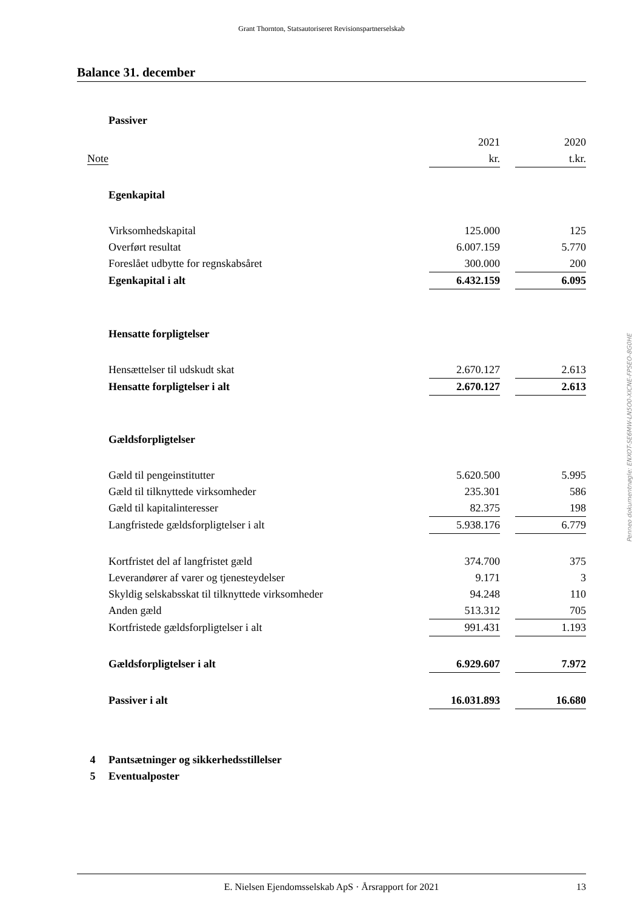Grant Thornton, Statsautoriseret Revisionspartnerselskab
Balance 31. december
| | Passiver | | | |
| | | 2021 | | 2020 |
| Note | | kr. | | t.kr. |
| | Egenkapital | | | |
| | Virksomhedskapital | 125.000 | | 125 |
| | Overført resultat | 6.007.159 | | 5.770 |
| | Foreslået udbytte for regnskabsåret | 300.000 | | 200 |
| | Egenkapital i alt | 6.432.159 | | 6.095 |
| | Hensatte forpligtelser | | | |
| | Hensættelser til udskudt skat | 2.670.127 | | 2.613 |
| | Hensatte forpligtelser i alt | 2.670.127 | | 2.613 |
| | Gældsforpligtelser | | | |
| | Gæld til pengeinstitutter | 5.620.500 | | 5.995 |
| | Gæld til tilknyttede virksomheder | 235.301 | | 586 |
| | Gæld til kapitalinteresser | 82.375 | | 198 |
| | Langfristede gældsforpligtelser i alt | 5.938.176 | | 6.779 |
| | Kortfristet del af langfristet gæld | 374.700 | | 375 |
| | Leverandører af varer og tjenesteydelser | 9.171 | | 3 |
| | Skyldig selskabsskat til tilknyttede virksomheder | 94.248 | | 110 |
| | Anden gæld | 513.312 | | 705 |
| | Kortfristede gældsforpligtelser i alt | 991.431 | | 1.193 |
| | Gældsforpligtelser i alt | 6.929.607 | | 7.972 |
| | Passiver i alt | 16.031.893 | | 16.680 |
| 4 | Pantsætninger og sikkerhedsstillelser | | | |
| 5 | Eventualposter | | | |
Penneo dokumentnøgle: ENXOT-SE6MW-LN5O0-XICNE-FPSEO-8G0HE
E. Nielsen Ejendomsselskab ApS · Årsrapport for 2021 13